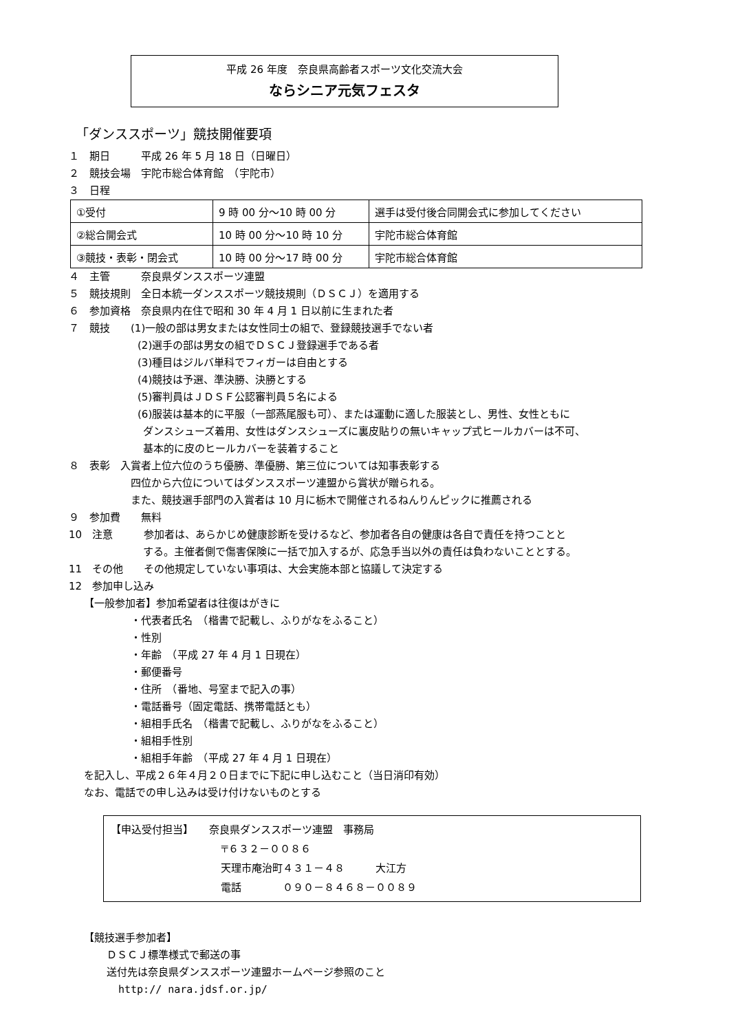平成 26 年度　奈良県高齢者スポーツ文化交流大会
ならシニア元気フェスタ
「ダンススポーツ」競技開催要項
１　期日　　　平成 26 年 5 月 18 日（日曜日）
２　競技会場　宇陀市総合体育館　（宇陀市）
３　日程
| ①受付 | 9 時 00 分～10 時 00 分 | 選手は受付後合同開会式に参加してください |
| ②総合開会式 | 10 時 00 分～10 時 10 分 | 宇陀市総合体育館 |
| ③競技・表彰・閉会式 | 10 時 00 分～17 時 00 分 | 宇陀市総合体育館 |
４　主管　　　奈良県ダンススポーツ連盟
５　競技規則　全日本統一ダンススポーツ競技規則（ＤＳＣＪ）を適用する
６　参加資格　奈良県内在住で昭和 30 年 4 月 1 日以前に生まれた者
７　競技　　(1)一般の部は男女または女性同士の組で、登録競技選手でない者
(2)選手の部は男女の組でＤＳＣＪ登録選手である者
(3)種目はジルバ単科でフィガーは自由とする
(4)競技は予選、準決勝、決勝とする
(5)審判員はＪＤＳＦ公認審判員５名による
(6)服装は基本的に平服（一部燕尾服も可）、または運動に適した服装とし、男性、女性ともに
ダンスシューズ着用、女性はダンスシューズに裏皮貼りの無いキャップ式ヒールカバーは不可、
基本的に皮のヒールカバーを装着すること
８　表彰　入賞者上位六位のうち優勝、準優勝、第三位については知事表彰する
四位から六位についてはダンススポーツ連盟から賞状が贈られる。
また、競技選手部門の入賞者は 10 月に栃木で開催されるねんりんピックに推薦される
９　参加費　　無料
10　注意　　　参加者は、あらかじめ健康診断を受けるなど、参加者各自の健康は各自で責任を持つことと
する。主催者側で傷害保険に一括で加入するが、応急手当以外の責任は負わないこととする。
11　その他　　その他規定していない事項は、大会実施本部と協議して決定する
12　参加申し込み
【一般参加者】参加希望者は往復はがきに
・代表者氏名　（楷書で記載し、ふりがなをふること）
・性別
・年齢　（平成 27 年 4 月 1 日現在）
・郵便番号
・住所　（番地、号室まで記入の事）
・電話番号（固定電話、携帯電話とも）
・組相手氏名　（楷書で記載し、ふりがなをふること）
・組相手性別
・組相手年齢　（平成 27 年 4 月 1 日現在）
を記入し、平成２６年４月２０日までに下記に申し込むこと（当日消印有効）
なお、電話での申し込みは受け付けないものとする
【申込受付担当】　　奈良県ダンススポーツ連盟　事務局
〒６３２－００８６
天理市庵治町４３１－４８　　　大江方
電話　　　　０９０－８４６８－００８９
【競技選手参加者】
ＤＳＣＪ標準様式で郵送の事
送付先は奈良県ダンススポーツ連盟ホームページ参照のこと
http:// nara.jdsf.or.jp/